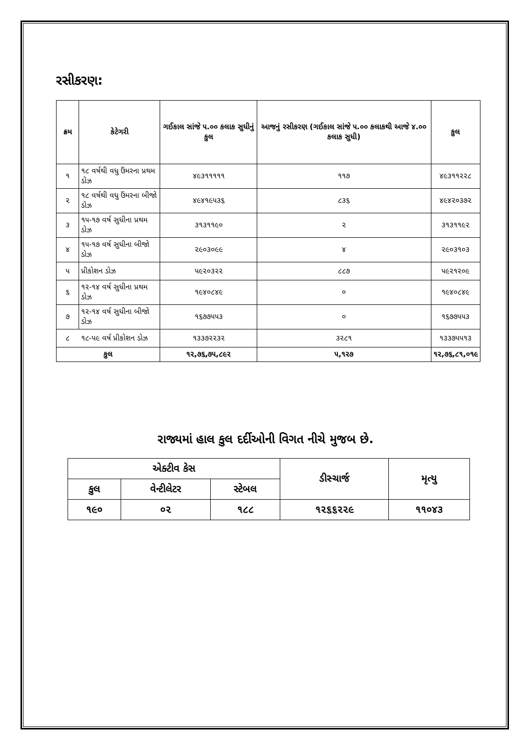રસીકરણ:
| ક્રમ | કેટેગરી | ગઈકાલ સાંજે ૫.૦૦ કલાક સુધીનું કુલ | આજનું રસીકરણ (ગઈકાલ સાંજે ૫.૦૦ કલાકથી આજે ૪.૦૦ કલાક સુધી) | કુલ |
| --- | --- | --- | --- | --- |
| ૧ | ૧૮ વર્ષથી વધુ ઉંમરના પ્રથમ ડોઝ | ૪૯૩૧૧૧૧૧ | ૧૧૭ | ૪૯૩૧૧૨૨૮ |
| ૨ | ૧૮ વર્ષથી વધુ ઉંમરના બીજો ડોઝ | ૪૯૪૧૯૫૩૬ | ૮૩૬ | ૪૯૪૨૦૩૭૨ |
| ૩ | ૧૫-૧૭ વર્ષ સુધીના પ્રથમ ડોઝ | ૩૧૩૧૧૯૦ | ૨ | ૩૧૩૧૧૯૨ |
| ૪ | ૧૫-૧૭ વર્ષ સુધીના બીજો ડોઝ | ૨૯૦૩૦૯૯ | ૪ | ૨૯૦૩૧૦૩ |
| ૫ | પ્રીકોશન ડોઝ | ૫૯૨૦૩૨૨ | ૮૮૭ | ૫૯૨૧૨૦૯ |
| ૬ | ૧૨-૧૪ વર્ષ સુધીના પ્રથમ ડોઝ | ૧૯૪૦૮૪૯ | ૦ | ૧૯૪૦૮૪૯ |
| ૭ | ૧૨-૧૪ વર્ષ સુધીના બીજો ડોઝ | ૧૬૭૭૫૫૩ | ૦ | ૧૬૭૭૫૫૩ |
| ૮ | ૧૮-૫૯ વર્ષ પ્રીકોશન ડોઝ | ૧૩૩૭૨૨૩૨ | ૩૨૮૧ | ૧૩૩૭૫૫૧૩ |
| કુલ | | ૧૨,૭૬,૭૫,૮૯૨ | ૫,૧૨૭ | ૧૨,૭૬,૮૧,૦૧૯ |
રાજ્યમાં હાલ કુલ દર્દીઓની વિગત નીચે મુજબ છે.
| એક્ટીવ કેસ | | | ડીસ્ચાર્જ | મૃત્યુ |
| --- | --- | --- | --- | --- |
| કુલ | વેન્ટીલેટર | સ્ટેબલ | | |
| ૧૯૦ | ૦૨ | ૧૮૮ | ૧૨૬૬૨૨૯ | ૧૧૦૪૩ |